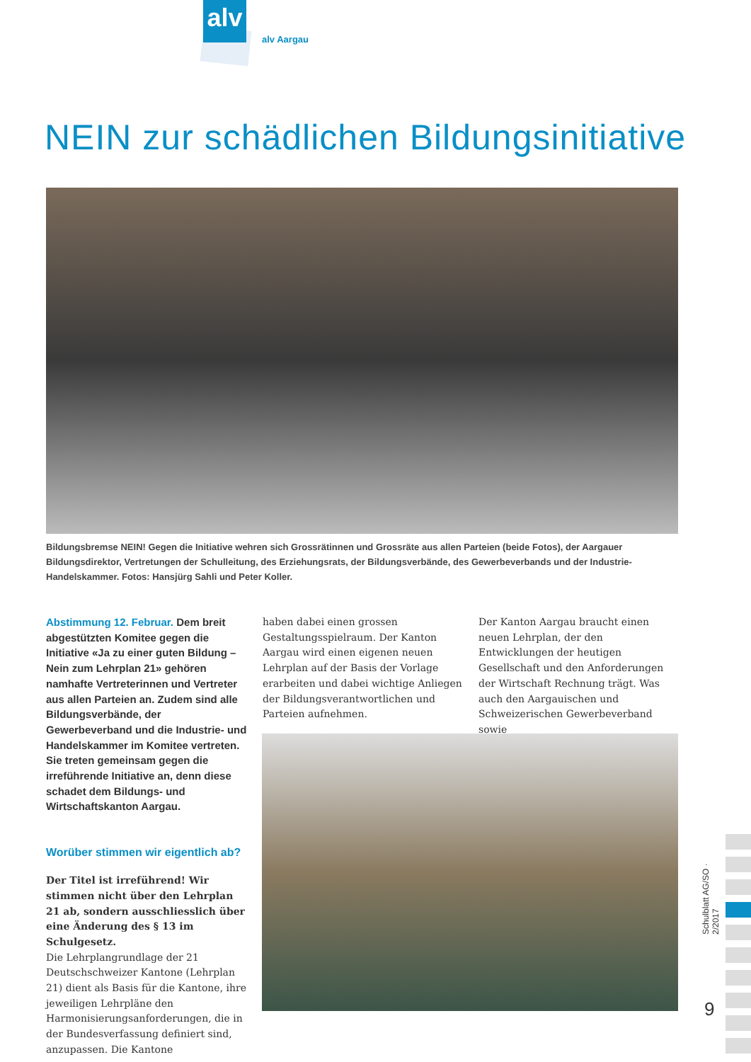alv
alv Aargau
NEIN zur schädlichen Bildungsinitiative
Bildungsbremse NEIN! Gegen die Initiative wehren sich Grossrätinnen und Grossräte aus allen Parteien (beide Fotos), der Aargauer Bildungs­direktor, Vertretungen der Schulleitung, des Erziehungsrats, der Bildungsverbände, des Gewerbeverbands und der Industrie-Handelskammer. Fotos: Hansjürg Sahli und Peter Koller.
Abstimmung 12. Februar. Dem breit abgestützten Komitee gegen die Initiative «Ja zu einer guten Bildung – Nein zum Lehrplan 21» gehören namhafte Vertreterinnen und Vertreter aus allen Parteien an. Zudem sind alle Bildungsverbände, der Gewerbeverband und die Industrie- und Handelskammer im Komitee vertreten. Sie treten gemeinsam gegen die irreführende Initiative an, denn diese schadet dem Bildungs- und Wirtschaftskanton Aargau.
Worüber stimmen wir eigentlich ab?
Der Titel ist irreführend! Wir stimmen nicht über den Lehrplan 21 ab, sondern ausschliesslich über eine Änderung des § 13 im Schulgesetz.
Die Lehrplangrundlage der 21 Deutschschweizer Kantone (Lehrplan 21) dient als Basis für die Kantone, ihre jeweiligen Lehrpläne den Harmonisierungsanforderungen, die in der Bundesverfassung definiert sind, anzupassen. Die Kantone
haben dabei einen grossen Gestaltungsspielraum. Der Kanton Aargau wird einen eigenen neuen Lehrplan auf der Basis der Vorlage erarbeiten und dabei wichtige Anliegen der Bildungsverantwortlichen und Parteien aufnehmen.
Der Kanton Aargau braucht einen neuen Lehrplan, der den Entwicklungen der heutigen Gesellschaft und den Anforderungen der Wirtschaft Rechnung trägt. Was auch den Aargauischen und Schweizerischen Gewerbeverband sowie
Schulblatt AG/SO · 2/2017
9